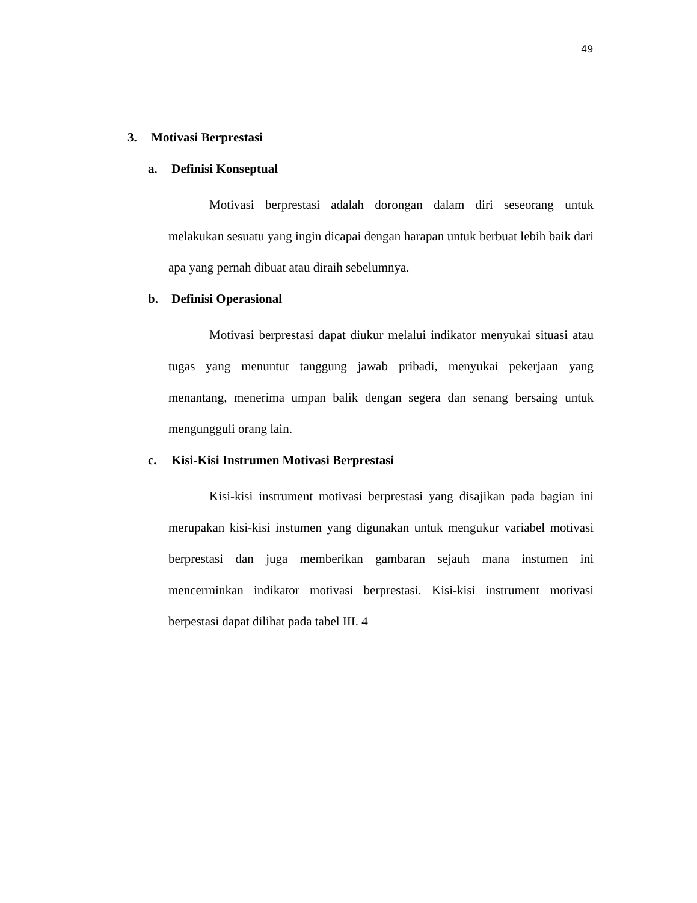49
3. Motivasi Berprestasi
a. Definisi Konseptual
Motivasi berprestasi adalah dorongan dalam diri seseorang untuk melakukan sesuatu yang ingin dicapai dengan harapan untuk berbuat lebih baik dari apa yang pernah dibuat atau diraih sebelumnya.
b. Definisi Operasional
Motivasi berprestasi dapat diukur melalui indikator menyukai situasi atau tugas yang menuntut tanggung jawab pribadi, menyukai pekerjaan yang menantang, menerima umpan balik dengan segera dan senang bersaing untuk mengungguli orang lain.
c. Kisi-Kisi Instrumen Motivasi Berprestasi
Kisi-kisi instrument motivasi berprestasi yang disajikan pada bagian ini merupakan kisi-kisi instumen yang digunakan untuk mengukur variabel motivasi berprestasi dan juga memberikan gambaran sejauh mana instumen ini mencerminkan indikator motivasi berprestasi. Kisi-kisi instrument motivasi berpestasi dapat dilihat pada tabel III. 4